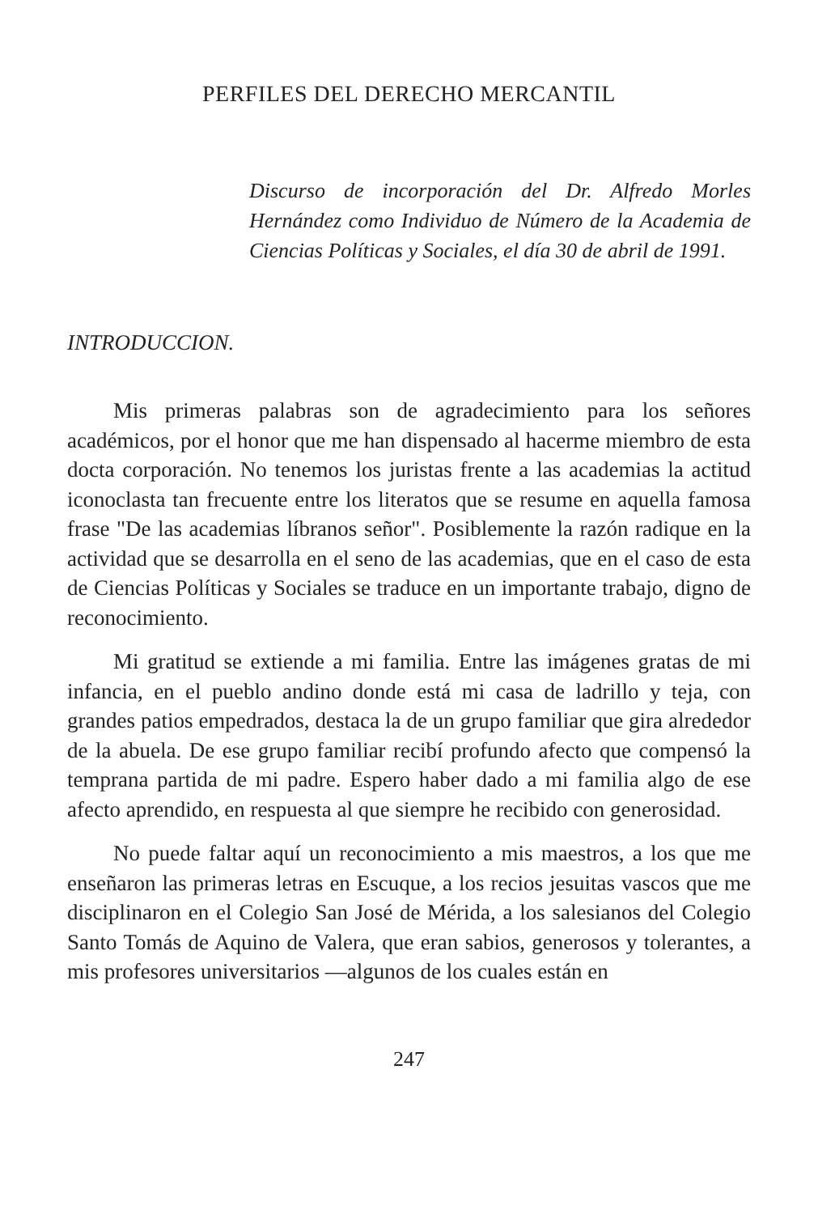PERFILES DEL DERECHO MERCANTIL
Discurso de incorporación del Dr. Alfredo Morles Hernández como Individuo de Número de la Academia de Ciencias Políticas y Sociales, el día 30 de abril de 1991.
INTRODUCCION.
Mis primeras palabras son de agradecimiento para los señores académicos, por el honor que me han dispensado al hacerme miembro de esta docta corporación. No tenemos los juristas frente a las academias la actitud iconoclasta tan frecuente entre los literatos que se resume en aquella famosa frase "De las academias líbranos señor". Posiblemente la razón radique en la actividad que se desarrolla en el seno de las academias, que en el caso de esta de Ciencias Políticas y Sociales se traduce en un importante trabajo, digno de reconocimiento.
Mi gratitud se extiende a mi familia. Entre las imágenes gratas de mi infancia, en el pueblo andino donde está mi casa de ladrillo y teja, con grandes patios empedrados, destaca la de un grupo familiar que gira alrededor de la abuela. De ese grupo familiar recibí profundo afecto que compensó la temprana partida de mi padre. Espero haber dado a mi familia algo de ese afecto aprendido, en respuesta al que siempre he recibido con generosidad.
No puede faltar aquí un reconocimiento a mis maestros, a los que me enseñaron las primeras letras en Escuque, a los recios jesuitas vascos que me disciplinaron en el Colegio San José de Mérida, a los salesianos del Colegio Santo Tomás de Aquino de Valera, que eran sabios, generosos y tolerantes, a mis profesores universitarios —algunos de los cuales están en
247